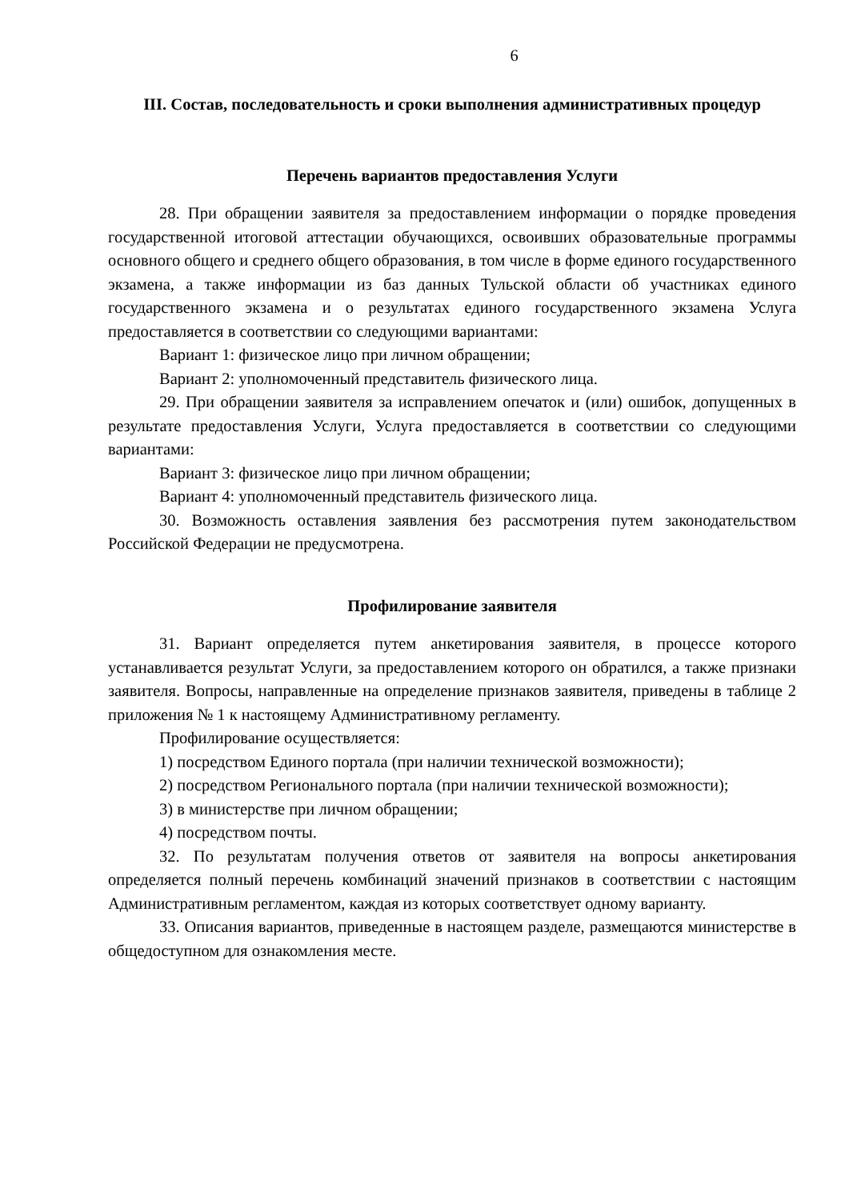6
III. Состав, последовательность и сроки выполнения административных процедур
Перечень вариантов предоставления Услуги
28. При обращении заявителя за предоставлением информации о порядке проведения государственной итоговой аттестации обучающихся, освоивших образовательные программы основного общего и среднего общего образования, в том числе в форме единого государственного экзамена, а также информации из баз данных Тульской области об участниках единого государственного экзамена и о результатах единого государственного экзамена Услуга предоставляется в соответствии со следующими вариантами:
Вариант 1: физическое лицо при личном обращении;
Вариант 2: уполномоченный представитель физического лица.
29. При обращении заявителя за исправлением опечаток и (или) ошибок, допущенных в результате предоставления Услуги, Услуга предоставляется в соответствии со следующими вариантами:
Вариант 3: физическое лицо при личном обращении;
Вариант 4: уполномоченный представитель физического лица.
30. Возможность оставления заявления без рассмотрения путем законодательством Российской Федерации не предусмотрена.
Профилирование заявителя
31. Вариант определяется путем анкетирования заявителя, в процессе которого устанавливается результат Услуги, за предоставлением которого он обратился, а также признаки заявителя. Вопросы, направленные на определение признаков заявителя, приведены в таблице 2 приложения № 1 к настоящему Административному регламенту.
Профилирование осуществляется:
1) посредством Единого портала (при наличии технической возможности);
2) посредством Регионального портала (при наличии технической возможности);
3) в министерстве при личном обращении;
4) посредством почты.
32. По результатам получения ответов от заявителя на вопросы анкетирования определяется полный перечень комбинаций значений признаков в соответствии с настоящим Административным регламентом, каждая из которых соответствует одному варианту.
33. Описания вариантов, приведенные в настоящем разделе, размещаются министерстве в общедоступном для ознакомления месте.